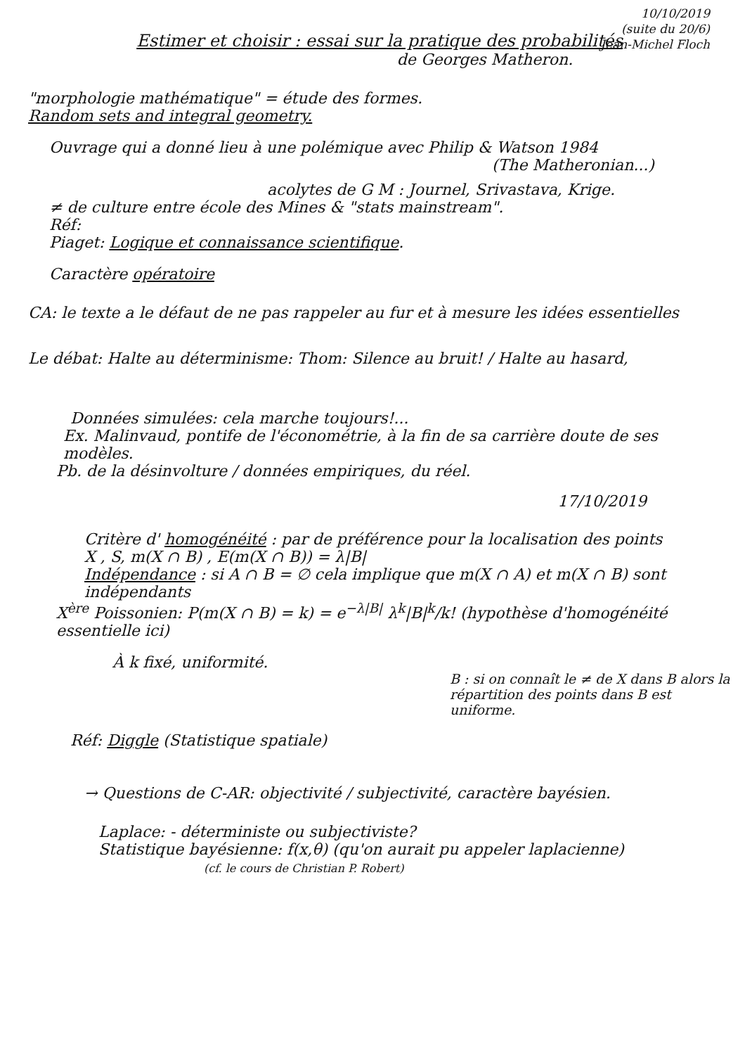10/10/2019
(suite du 20/6)
Jean-Michel Floch
Estimer et choisir : essai sur la pratique des probabilités
de Georges Matheron.
"morphologie mathématique" = étude des formes.
Random sets and integral geometry.
Ouvrage qui a donné lieu à une polémique avec Philip & Watson 1984
(The Matheronian...)
acolytes de G M : Journel, Srivastava, Krige.
≠ de culture entre école des Mines & "stats mainstream".
Réf:
Piaget: Logique et connaissance scientifique.
Caractère opératoire
CA: le texte a le défaut de ne pas rappeler au fur et à mesure les idées essentielles
Le débat: Halte au déterminisme: Thom: Silence au bruit! / Halte au hasard,
Données simulées: cela marche toujours!...
Ex. Malinvaud, pontife de l'économétrie, à la fin de sa carrière doute de ses modèles.
Pb. de la désinvolture / données empiriques, du réel.
17/10/2019
Critère d' homogénéité : par de préférence pour la localisation des points
X , S, m(X ∩ B) , E(m(X ∩ B)) = λ|B|
Indépendance : si A ∩ B = ∅ cela implique que m(X ∩ A) et m(X ∩ B) sont indépendants
X<sup>ère</sup> Poissonien: P(m(X ∩ B) = k) = e<sup>−λ|B|</sup> λ<sup>k</sup>|B|<sup>k</sup>/k! (hypothèse d'homogénéité essentielle ici)
À k fixé, uniformité.
B : si on connaît le ≠ de X dans B alors la répartition des points dans B est uniforme.
Réf: Diggle (Statistique spatiale)
→ Questions de C-AR: objectivité / subjectivité, caractère bayésien.
Laplace: - déterministe ou subjectiviste?
Statistique bayésienne: f(x,θ) (qu'on aurait pu appeler laplacienne) (cf. le cours de Christian P. Robert)